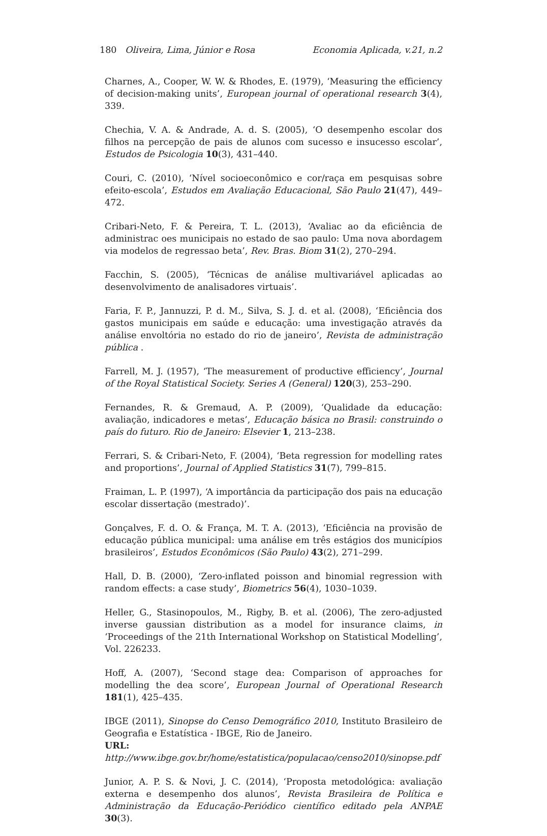180 Oliveira, Lima, Júnior e Rosa Economia Aplicada, v.21, n.2
Charnes, A., Cooper, W. W. & Rhodes, E. (1979), ‘Measuring the efficiency of decision-making units’, European journal of operational research 3(4), 339.
Chechia, V. A. & Andrade, A. d. S. (2005), ‘O desempenho escolar dos filhos na percepção de pais de alunos com sucesso e insucesso escolar’, Estudos de Psicologia 10(3), 431–440.
Couri, C. (2010), ‘Nível socioeconômico e cor/raça em pesquisas sobre efeito-escola’, Estudos em Avaliação Educacional, São Paulo 21(47), 449–472.
Cribari-Neto, F. & Pereira, T. L. (2013), ‘Avaliac ao da eficiência de administrac oes municipais no estado de sao paulo: Uma nova abordagem via modelos de regressao beta’, Rev. Bras. Biom 31(2), 270–294.
Facchin, S. (2005), ‘Técnicas de análise multivariável aplicadas ao desenvolvimento de analisadores virtuais’.
Faria, F. P., Jannuzzi, P. d. M., Silva, S. J. d. et al. (2008), ‘Eficiência dos gastos municipais em saúde e educação: uma investigação através da análise envoltória no estado do rio de janeiro’, Revista de administração pública .
Farrell, M. J. (1957), ‘The measurement of productive efficiency’, Journal of the Royal Statistical Society. Series A (General) 120(3), 253–290.
Fernandes, R. & Gremaud, A. P. (2009), ‘Qualidade da educação: avaliação, indicadores e metas’, Educação básica no Brasil: construindo o país do futuro. Rio de Janeiro: Elsevier 1, 213–238.
Ferrari, S. & Cribari-Neto, F. (2004), ‘Beta regression for modelling rates and proportions’, Journal of Applied Statistics 31(7), 799–815.
Fraiman, L. P. (1997), ‘A importância da participação dos pais na educação escolar dissertação (mestrado)’.
Gonçalves, F. d. O. & França, M. T. A. (2013), ‘Eficiência na provisão de educação pública municipal: uma análise em três estágios dos municípios brasileiros’, Estudos Econômicos (São Paulo) 43(2), 271–299.
Hall, D. B. (2000), ‘Zero-inflated poisson and binomial regression with random effects: a case study’, Biometrics 56(4), 1030–1039.
Heller, G., Stasinopoulos, M., Rigby, B. et al. (2006), The zero-adjusted inverse gaussian distribution as a model for insurance claims, in ‘Proceedings of the 21th International Workshop on Statistical Modelling’, Vol. 226233.
Hoff, A. (2007), ‘Second stage dea: Comparison of approaches for modelling the dea score’, European Journal of Operational Research 181(1), 425–435.
IBGE (2011), Sinopse do Censo Demográfico 2010, Instituto Brasileiro de Geografia e Estatística - IBGE, Rio de Janeiro.
URL: http://www.ibge.gov.br/home/estatistica/populacao/censo2010/sinopse.pdf
Junior, A. P. S. & Novi, J. C. (2014), ‘Proposta metodológica: avaliação externa e desempenho dos alunos’, Revista Brasileira de Política e Administração da Educação-Periódico científico editado pela ANPAE 30(3).